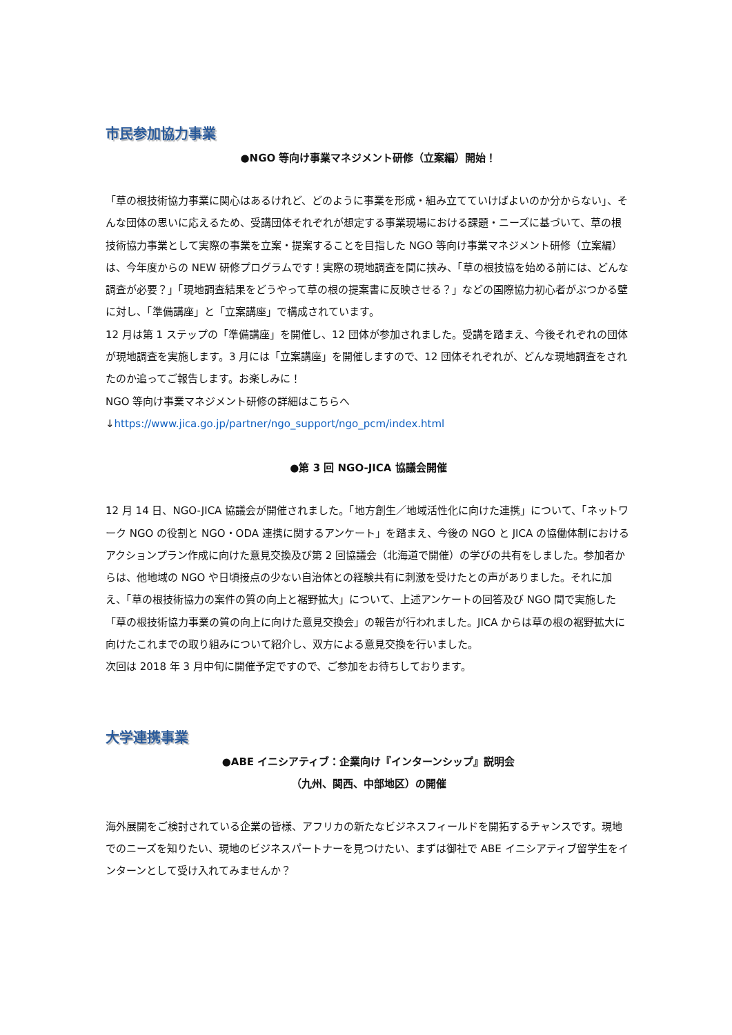市民参加協力事業
●NGO 等向け事業マネジメント研修（立案編）開始！
「草の根技術協力事業に関心はあるけれど、どのように事業を形成・組み立てていけばよいのか分からない」、そんな団体の思いに応えるため、受講団体それぞれが想定する事業現場における課題・ニーズに基づいて、草の根技術協力事業として実際の事業を立案・提案することを目指した NGO 等向け事業マネジメント研修（立案編）は、今年度からの NEW 研修プログラムです！実際の現地調査を間に挟み、「草の根技協を始める前には、どんな調査が必要？」「現地調査結果をどうやって草の根の提案書に反映させる？」などの国際協力初心者がぶつかる壁に対し、「準備講座」と「立案講座」で構成されています。
12 月は第 1 ステップの「準備講座」を開催し、12 団体が参加されました。受講を踏まえ、今後それぞれの団体が現地調査を実施します。3 月には「立案講座」を開催しますので、12 団体それぞれが、どんな現地調査をされたのか追ってご報告します。お楽しみに！
NGO 等向け事業マネジメント研修の詳細はこちらへ
↓https://www.jica.go.jp/partner/ngo_support/ngo_pcm/index.html
●第 3 回 NGO-JICA 協議会開催
12 月 14 日、NGO-JICA 協議会が開催されました。「地方創生／地域活性化に向けた連携」について、「ネットワーク NGO の役割と NGO・ODA 連携に関するアンケート」を踏まえ、今後の NGO と JICA の協働体制におけるアクションプラン作成に向けた意見交換及び第 2 回協議会（北海道で開催）の学びの共有をしました。参加者からは、他地域の NGO や日頃接点の少ない自治体との経験共有に刺激を受けたとの声がありました。それに加え、「草の根技術協力の案件の質の向上と裾野拡大」について、上述アンケートの回答及び NGO 間で実施した「草の根技術協力事業の質の向上に向けた意見交換会」の報告が行われました。JICA からは草の根の裾野拡大に向けたこれまでの取り組みについて紹介し、双方による意見交換を行いました。
次回は 2018 年 3 月中旬に開催予定ですので、ご参加をお待ちしております。
大学連携事業
●ABE イニシアティブ：企業向け『インターンシップ』説明会
（九州、関西、中部地区）の開催
海外展開をご検討されている企業の皆様、アフリカの新たなビジネスフィールドを開拓するチャンスです。現地でのニーズを知りたい、現地のビジネスパートナーを見つけたい、まずは御社で ABE イニシアティブ留学生をインターンとして受け入れてみませんか？